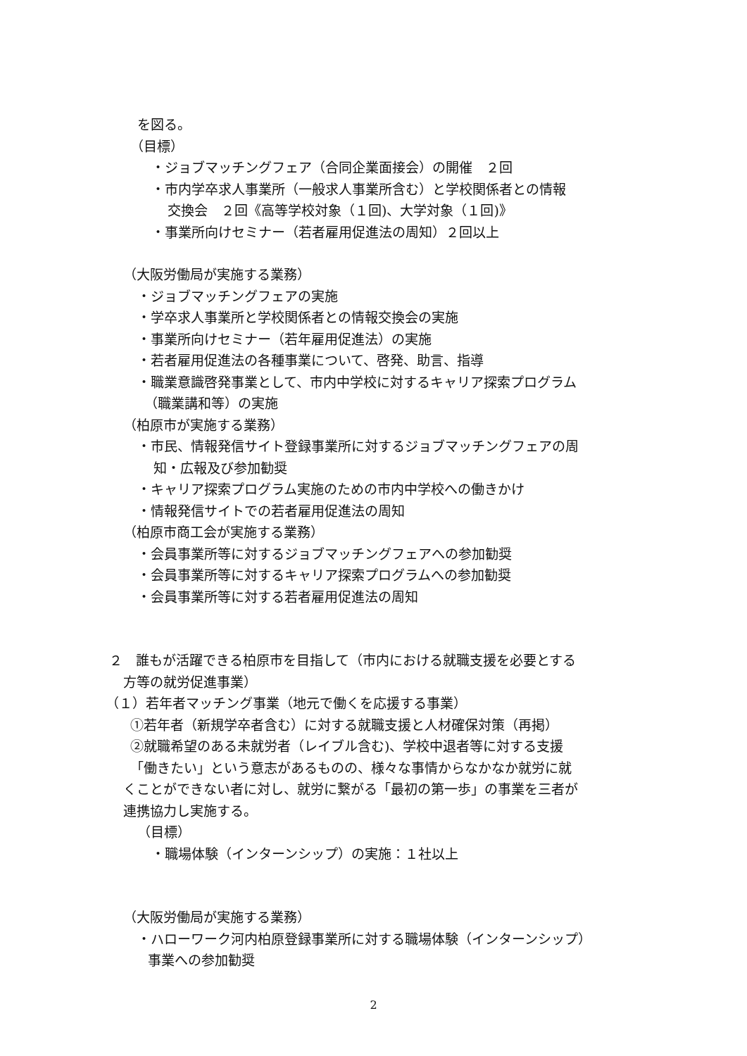を図る。
（目標）
・ジョブマッチングフェア（合同企業面接会）の開催　２回
・市内学卒求人事業所（一般求人事業所含む）と学校関係者との情報
交換会　２回《高等学校対象（１回)、大学対象（１回)》
・事業所向けセミナー（若者雇用促進法の周知）２回以上
（大阪労働局が実施する業務）
・ジョブマッチングフェアの実施
・学卒求人事業所と学校関係者との情報交換会の実施
・事業所向けセミナー（若年雇用促進法）の実施
・若者雇用促進法の各種事業について、啓発、助言、指導
・職業意識啓発事業として、市内中学校に対するキャリア探索プログラム
（職業講和等）の実施
（柏原市が実施する業務）
・市民、情報発信サイト登録事業所に対するジョブマッチングフェアの周
知・広報及び参加勧奨
・キャリア探索プログラム実施のための市内中学校への働きかけ
・情報発信サイトでの若者雇用促進法の周知
（柏原市商工会が実施する業務）
・会員事業所等に対するジョブマッチングフェアへの参加勧奨
・会員事業所等に対するキャリア探索プログラムへの参加勧奨
・会員事業所等に対する若者雇用促進法の周知
２　誰もが活躍できる柏原市を目指して（市内における就職支援を必要とする
方等の就労促進事業）
（１）若年者マッチング事業（地元で働くを応援する事業）
①若年者（新規学卒者含む）に対する就職支援と人材確保対策（再掲）
②就職希望のある未就労者（レイブル含む)、学校中退者等に対する支援
「働きたい」という意志があるものの、様々な事情からなかなか就労に就
くことができない者に対し、就労に繋がる「最初の第一歩」の事業を三者が
連携協力し実施する。
（目標）
・職場体験（インターンシップ）の実施：１社以上
（大阪労働局が実施する業務）
・ハローワーク河内柏原登録事業所に対する職場体験（インターンシップ）
事業への参加勧奨
2